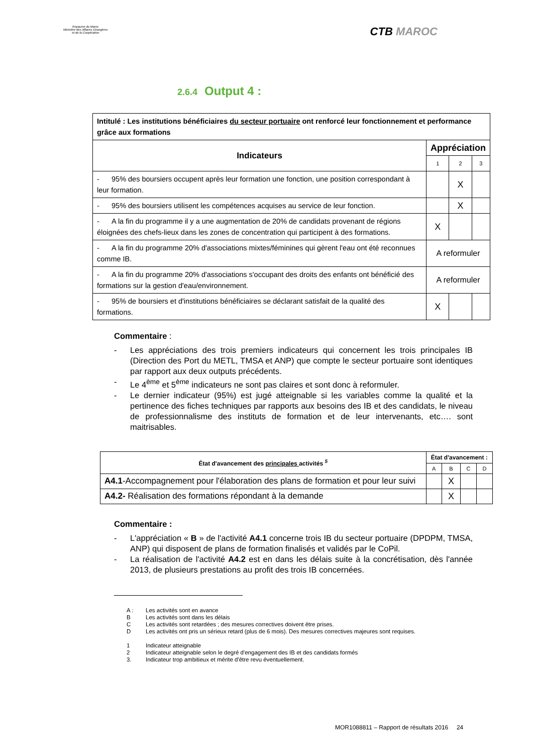Royaume du Maroc
Ministère des Affaires Etrangères
et de la Coopération
CTB MAROC
2.6.4 Output 4 :
| Intitulé : Les institutions bénéficiaires du secteur portuaire ont renforcé leur fonctionnement et performance grâce aux formations | | | |
| Indicateurs | Appréciation | | |
| | 1 | 2 | 3 |
| - 95% des boursiers occupent après leur formation une fonction, une position correspondant à leur formation. | | X | |
| - 95% des boursiers utilisent les compétences acquises au service de leur fonction. | | X | |
| - A la fin du programme il y a une augmentation de 20% de candidats provenant de régions éloignées des chefs-lieux dans les zones de concentration qui participent à des formations. | X | | |
| - A la fin du programme 20% d'associations mixtes/féminines qui gèrent l'eau ont été reconnues comme IB. | A reformuler | | |
| - A la fin du programme 20% d'associations s'occupant des droits des enfants ont bénéficié des formations sur la gestion d'eau/environnement. | A reformuler | | |
| - 95% de boursiers et d'institutions bénéficiaires se déclarant satisfait de la qualité des formations. | X | | |
Commentaire :
- Les appréciations des trois premiers indicateurs qui concernent les trois principales IB (Direction des Port du METL, TMSA et ANP) que compte le secteur portuaire sont identiques par rapport aux deux outputs précédents.
- Le 4<sup>ème</sup> et 5<sup>ème</sup> indicateurs ne sont pas claires et sont donc à reformuler.
- Le dernier indicateur (95%) est jugé atteignable si les variables comme la qualité et la pertinence des fiches techniques par rapports aux besoins des IB et des candidats, le niveau de professionnalisme des instituts de formation et de leur intervenants, etc…. sont maitrisables.
| État d'avancement des principales activités <sup>5</sup> | État d'avancement : | | | |
| | A | B | C | D |
| A4.1 -Accompagnement pour l'élaboration des plans de formation et pour leur suivi | | X | | |
| A4.2- Réalisation des formations répondant à la demande | | X | | |
Commentaire :
- L'appréciation « B » de l'activité A4.1 concerne trois IB du secteur portuaire (DPDPM, TMSA, ANP) qui disposent de plans de formation finalisés et validés par le CoPil.
- La réalisation de l'activité A4.2 est en dans les délais suite à la concrétisation, dès l'année 2013, de plusieurs prestations au profit des trois IB concernées.
A : Les activités sont en avance
B Les activités sont dans les délais
C Les activités sont retardées ; des mesures correctives doivent être prises.
D Les activités ont pris un sérieux retard (plus de 6 mois). Des mesures correctives majeures sont requises.
1 Indicateur atteignable
2 Indicateur atteignable selon le degré d'engagement des IB et des candidats formés
3. Indicateur trop ambitieux et mérite d'être revu éventuellement.
MOR1088811 – Rapport de résultats 2016 24